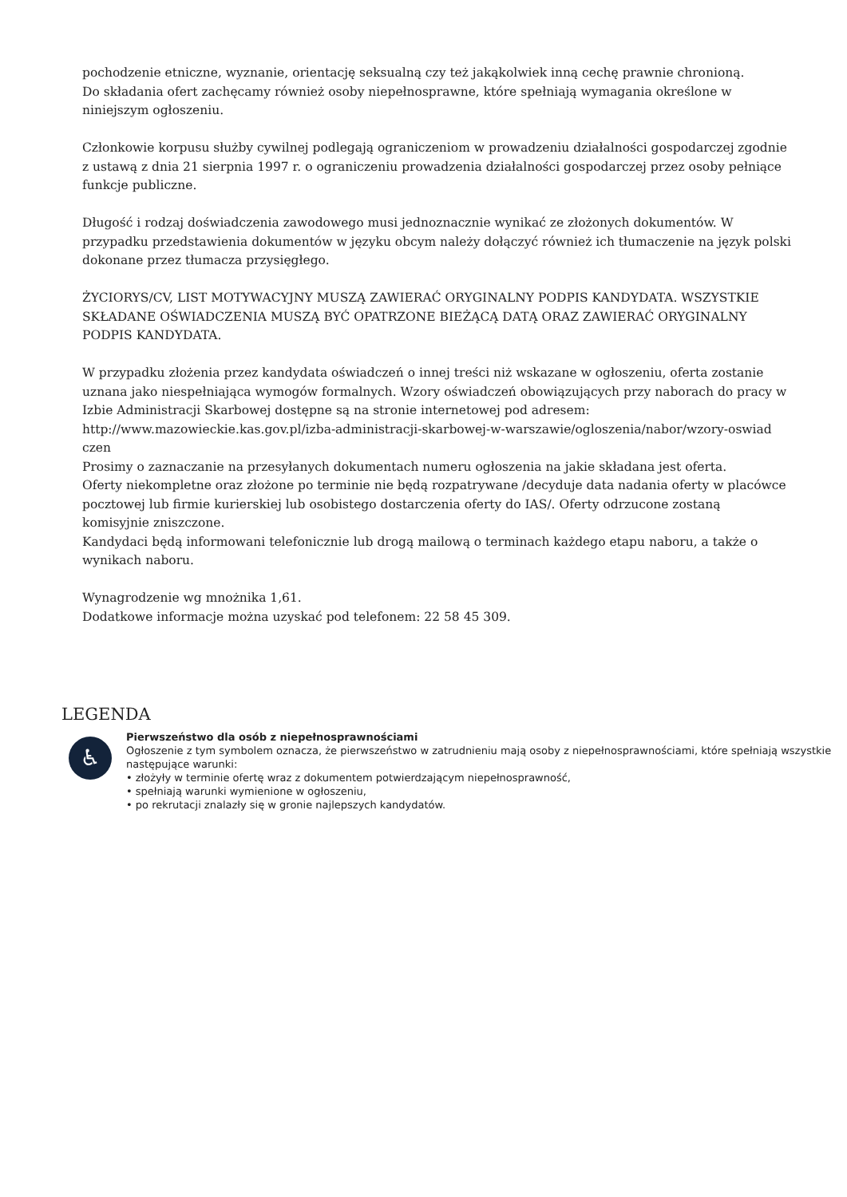pochodzenie etniczne, wyznanie, orientację seksualną czy też jakąkolwiek inną cechę prawnie chronioną.
Do składania ofert zachęcamy również osoby niepełnosprawne, które spełniają wymagania określone w niniejszym ogłoszeniu.
Członkowie korpusu służby cywilnej podlegają ograniczeniom w prowadzeniu działalności gospodarczej zgodnie z ustawą z dnia 21 sierpnia 1997 r. o ograniczeniu prowadzenia działalności gospodarczej przez osoby pełniące funkcje publiczne.
Długość i rodzaj doświadczenia zawodowego musi jednoznacznie wynikać ze złożonych dokumentów. W przypadku przedstawienia dokumentów w języku obcym należy dołączyć również ich tłumaczenie na język polski dokonane przez tłumacza przysięgłego.
ŻYCIORYS/CV, LIST MOTYWACYJNY MUSZĄ ZAWIERAĆ ORYGINALNY PODPIS KANDYDATA. WSZYSTKIE SKŁADANE OŚWIADCZENIA MUSZĄ BYĆ OPATRZONE BIEŻĄCĄ DATĄ ORAZ ZAWIERAĆ ORYGINALNY PODPIS KANDYDATA.
W przypadku złożenia przez kandydata oświadczeń o innej treści niż wskazane w ogłoszeniu, oferta zostanie uznana jako niespełniająca wymogów formalnych. Wzory oświadczeń obowiązujących przy naborach do pracy w Izbie Administracji Skarbowej dostępne są na stronie internetowej pod adresem:
http://www.mazowieckie.kas.gov.pl/izba-administracji-skarbowej-w-warszawie/ogloszenia/nabor/wzory-oswiad czen
Prosimy o zaznaczanie na przesyłanych dokumentach numeru ogłoszenia na jakie składana jest oferta.
Oferty niekompletne oraz złożone po terminie nie będą rozpatrywane /decyduje data nadania oferty w placówce pocztowej lub firmie kurierskiej lub osobistego dostarczenia oferty do IAS/. Oferty odrzucone zostaną komisyjnie zniszczone.
Kandydaci będą informowani telefonicznie lub drogą mailową o terminach każdego etapu naboru, a także o wynikach naboru.
Wynagrodzenie wg mnożnika 1,61.
Dodatkowe informacje można uzyskać pod telefonem: 22 58 45 309.
LEGENDA
♿
Pierwszeństwo dla osób z niepełnosprawnościami
Ogłoszenie z tym symbolem oznacza, że pierwszeństwo w zatrudnieniu mają osoby z niepełnosprawnościami, które spełniają wszystkie następujące warunki:
• złożyły w terminie ofertę wraz z dokumentem potwierdzającym niepełnosprawność,
• spełniają warunki wymienione w ogłoszeniu,
• po rekrutacji znalazły się w gronie najlepszych kandydatów.